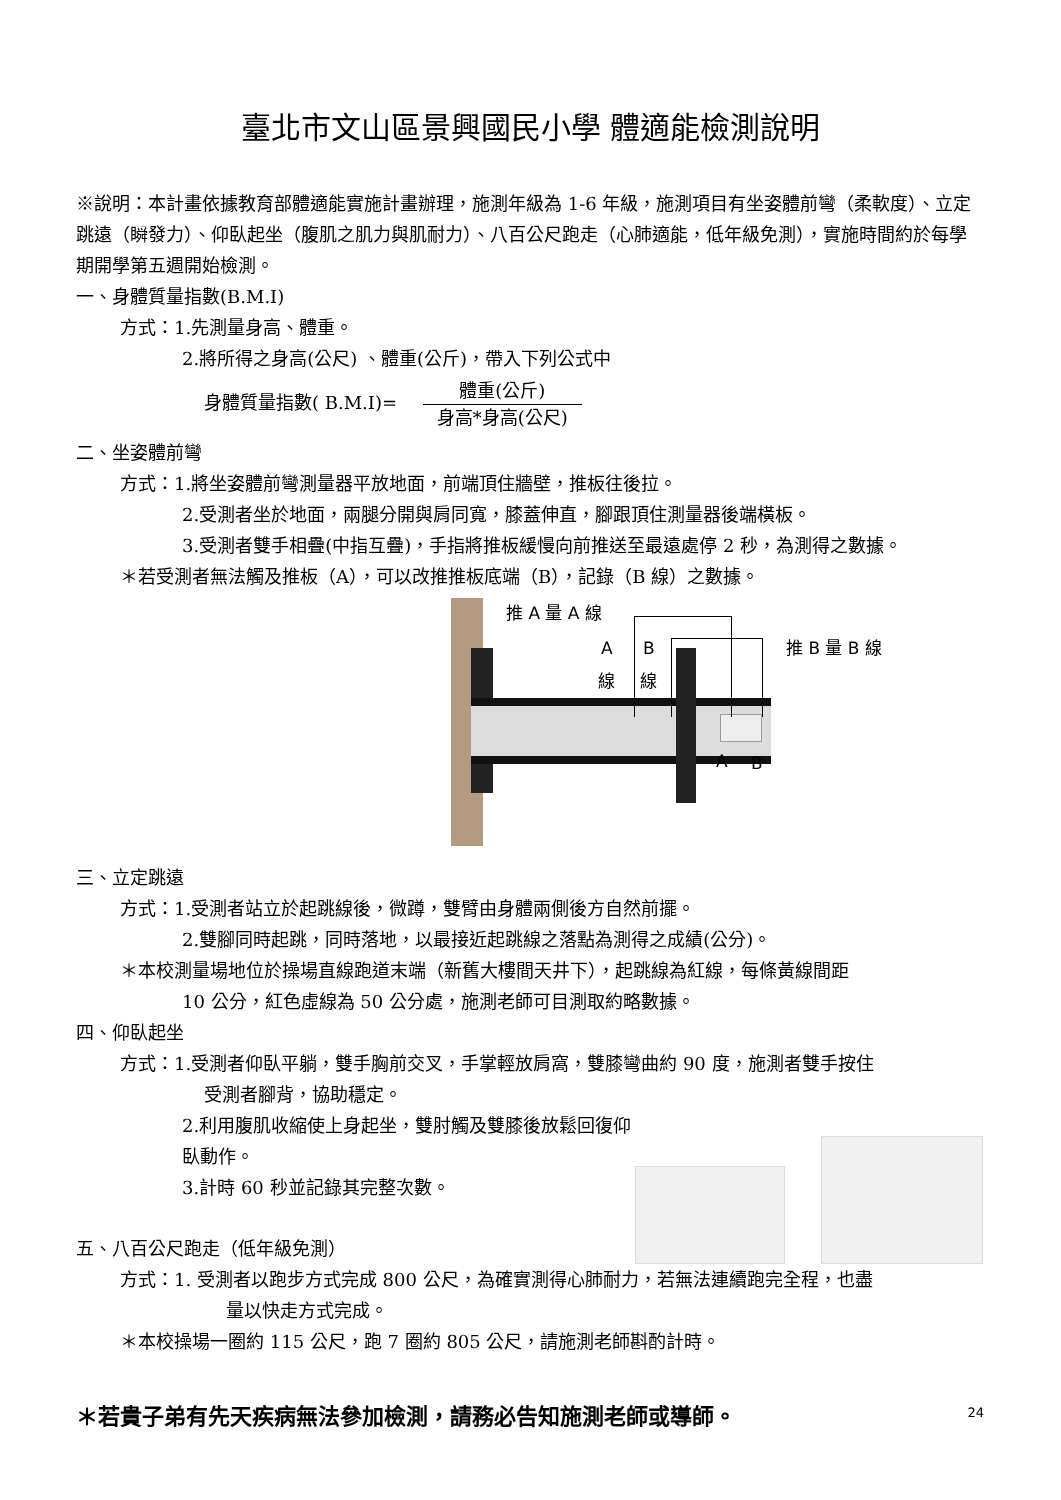臺北市文山區景興國民小學 體適能檢測說明
※說明：本計畫依據教育部體適能實施計畫辦理，施測年級為 1-6 年級，施測項目有坐姿體前彎（柔軟度）、立定跳遠（瞬發力）、仰臥起坐（腹肌之肌力與肌耐力）、八百公尺跑走（心肺適能，低年級免測），實施時間約於每學期開學第五週開始檢測。
一、身體質量指數(B.M.I)
方式：1.先測量身高、體重。
2.將所得之身高(公尺) 、體重(公斤)，帶入下列公式中
身體質量指數( B.M.I)= 體重(公斤) 身高*身高(公尺)
二、坐姿體前彎
方式：1.將坐姿體前彎測量器平放地面，前端頂住牆壁，推板往後拉。
2.受測者坐於地面，兩腿分開與肩同寬，膝蓋伸直，腳跟頂住測量器後端橫板。
3.受測者雙手相疊(中指互疊)，手指將推板緩慢向前推送至最遠處停 2 秒，為測得之數據。
＊若受測者無法觸及推板（A），可以改推推板底端（B），記錄（B 線）之數據。
推 A 量 A 線
推 B 量 B 線
A B
線 線
A B
三、立定跳遠
方式：1.受測者站立於起跳線後，微蹲，雙臂由身體兩側後方自然前擺。
2.雙腳同時起跳，同時落地，以最接近起跳線之落點為測得之成績(公分)。
＊本校測量場地位於操場直線跑道末端（新舊大樓間天井下），起跳線為紅線，每條黃線間距
10 公分，紅色虛線為 50 公分處，施測老師可目測取約略數據。
四、仰臥起坐
方式：1.受測者仰臥平躺，雙手胸前交叉，手掌輕放肩窩，雙膝彎曲約 90 度，施測者雙手按住
受測者腳背，協助穩定。
2.利用腹肌收縮使上身起坐，雙肘觸及雙膝後放鬆回復仰臥動作。
3.計時 60 秒並記錄其完整次數。
五、八百公尺跑走（低年級免測）
方式：1. 受測者以跑步方式完成 800 公尺，為確實測得心肺耐力，若無法連續跑完全程，也盡
量以快走方式完成。
＊本校操場一圈約 115 公尺，跑 7 圈約 805 公尺，請施測老師斟酌計時。
＊若貴子弟有先天疾病無法參加檢測，請務必告知施測老師或導師。
24